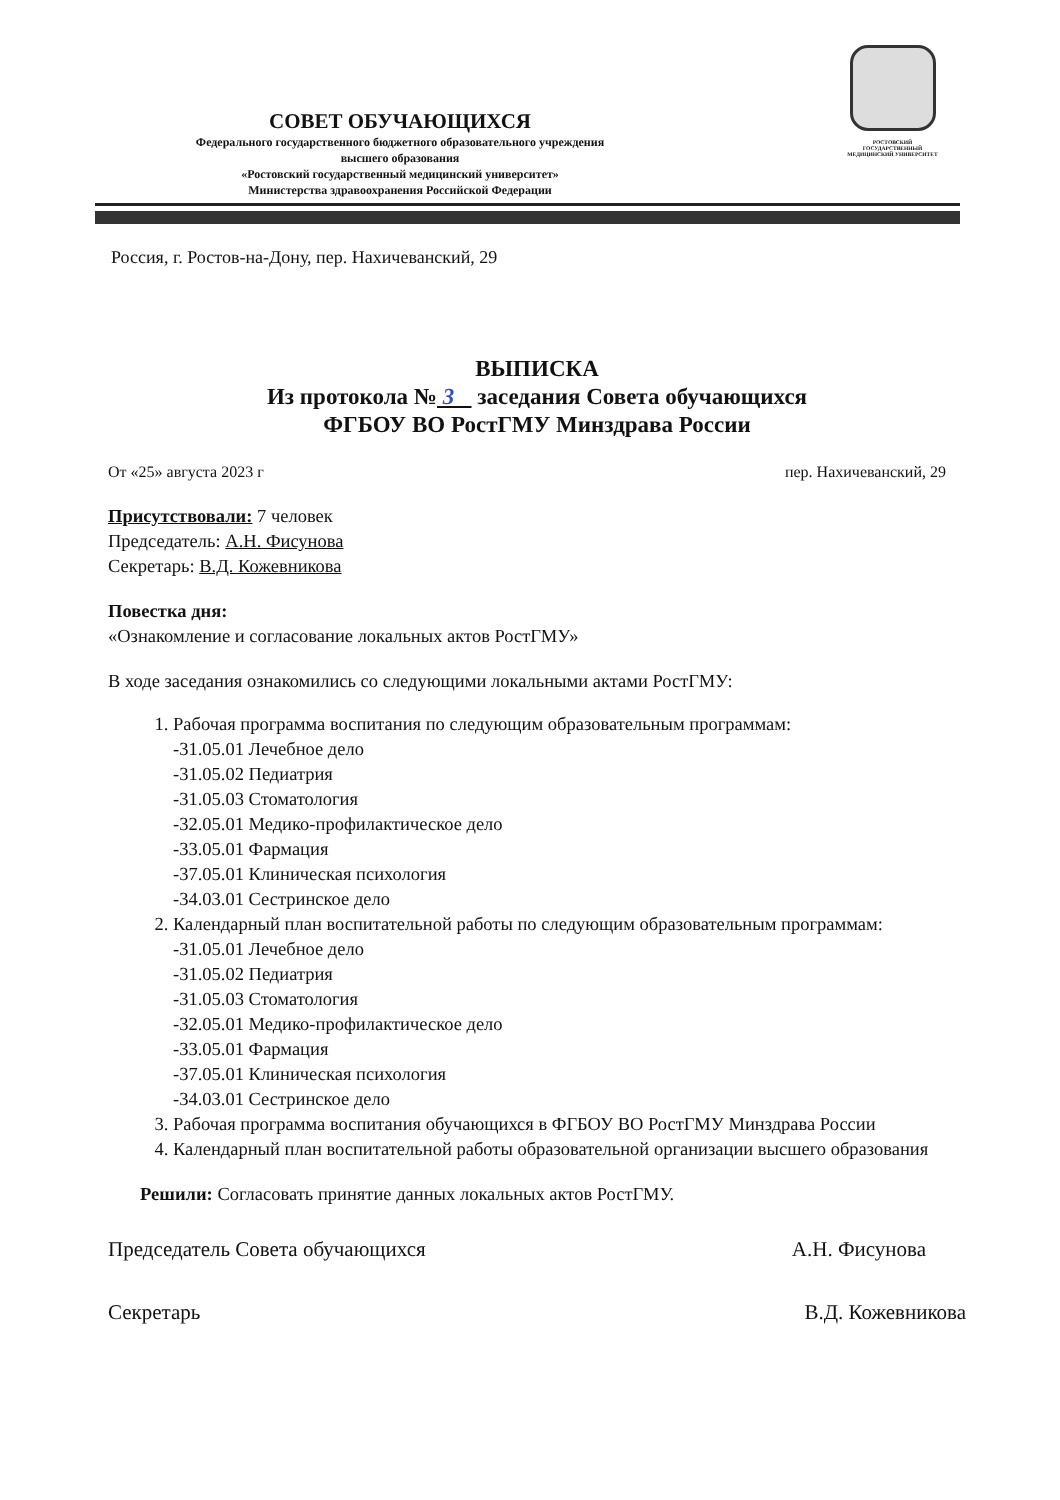СОВЕТ ОБУЧАЮЩИХСЯ
Федерального государственного бюджетного образовательного учреждения
высшего образования
«Ростовский государственный медицинский университет»
Министерства здравоохранения Российской Федерации
РОСТОВСКИЙ ГОСУДАРСТВЕННЫЙ МЕДИЦИНСКИЙ УНИВЕРСИТЕТ
Россия, г. Ростов-на-Дону, пер. Нахичеванский, 29
ВЫПИСКА
Из протокола № 3 заседания Совета обучающихся
ФГБОУ ВО РостГМУ Минздрава России
От «25» августа 2023 г пер. Нахичеванский, 29
Присутствовали: 7 человек
Председатель: А.Н. Фисунова
Секретарь: В.Д. Кожевникова
Повестка дня:
«Ознакомление и согласование локальных актов РостГМУ»
В ходе заседания ознакомились со следующими локальными актами РостГМУ:
1. Рабочая программа воспитания по следующим образовательным программам:
-31.05.01 Лечебное дело
-31.05.02 Педиатрия
-31.05.03 Стоматология
-32.05.01 Медико-профилактическое дело
-33.05.01 Фармация
-37.05.01 Клиническая психология
-34.03.01 Сестринское дело
2. Календарный план воспитательной работы по следующим образовательным программам:
-31.05.01 Лечебное дело
-31.05.02 Педиатрия
-31.05.03 Стоматология
-32.05.01 Медико-профилактическое дело
-33.05.01 Фармация
-37.05.01 Клиническая психология
-34.03.01 Сестринское дело
3. Рабочая программа воспитания обучающихся в ФГБОУ ВО РостГМУ Минздрава России
4. Календарный план воспитательной работы образовательной организации высшего образования
Решили: Согласовать принятие данных локальных актов РостГМУ.
Председатель Совета обучающихся А.Н. Фисунова
Секретарь В.Д. Кожевникова